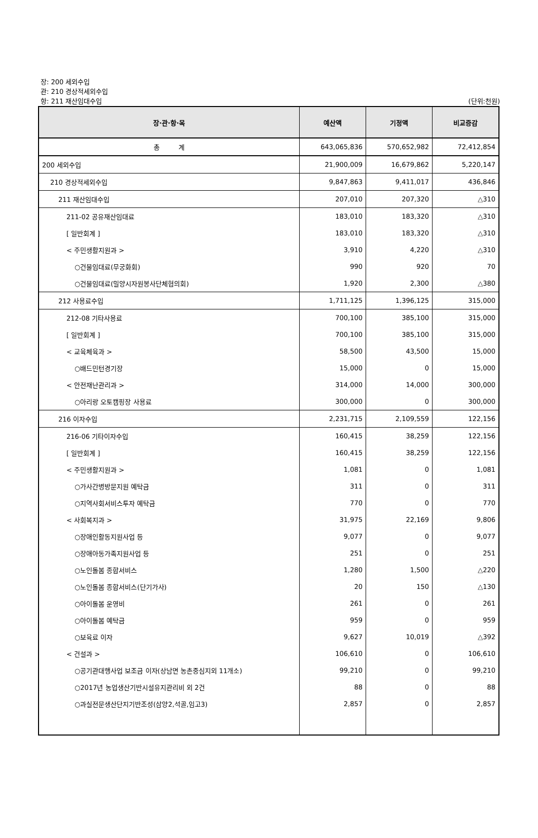장: 200 세외수입
관: 210 경상적세외수입
항: 211 재산임대수입 (단위:천원)
| 장·관·항·목 | 예산액 | 기정액 | 비교증감 |
| --- | --- | --- | --- |
| 총 계 | 643,065,836 | 570,652,982 | 72,412,854 |
| 200 세외수입 | 21,900,009 | 16,679,862 | 5,220,147 |
| 210 경상적세외수입 | 9,847,863 | 9,411,017 | 436,846 |
| 211 재산임대수입 | 207,010 | 207,320 | △310 |
| 211-02 공유재산임대료 | 183,010 | 183,320 | △310 |
| [ 일반회계 ] | 183,010 | 183,320 | △310 |
| < 주민생활지원과 > | 3,910 | 4,220 | △310 |
| ○건물임대료(무궁화회) | 990 | 920 | 70 |
| ○건물임대료(밀양시자원봉사단체협의회) | 1,920 | 2,300 | △380 |
| 212 사용료수입 | 1,711,125 | 1,396,125 | 315,000 |
| 212-08 기타사용료 | 700,100 | 385,100 | 315,000 |
| [ 일반회계 ] | 700,100 | 385,100 | 315,000 |
| < 교육체육과 > | 58,500 | 43,500 | 15,000 |
| ○배드민턴경기장 | 15,000 | 0 | 15,000 |
| < 안전재난관리과 > | 314,000 | 14,000 | 300,000 |
| ○아리랑 오토캠핑장 사용료 | 300,000 | 0 | 300,000 |
| 216 이자수입 | 2,231,715 | 2,109,559 | 122,156 |
| 216-06 기타이자수입 | 160,415 | 38,259 | 122,156 |
| [ 일반회계 ] | 160,415 | 38,259 | 122,156 |
| < 주민생활지원과 > | 1,081 | 0 | 1,081 |
| ○가사간병방문지원 예탁금 | 311 | 0 | 311 |
| ○지역사회서비스투자 예탁금 | 770 | 0 | 770 |
| < 사회복지과 > | 31,975 | 22,169 | 9,806 |
| ○장애인활동지원사업 등 | 9,077 | 0 | 9,077 |
| ○장애아동가족지원사업 등 | 251 | 0 | 251 |
| ○노인돌봄 종합서비스 | 1,280 | 1,500 | △220 |
| ○노인돌봄 종합서비스(단기가사) | 20 | 150 | △130 |
| ○아이돌봄 운영비 | 261 | 0 | 261 |
| ○아이돌봄 예탁금 | 959 | 0 | 959 |
| ○보육료 이자 | 9,627 | 10,019 | △392 |
| < 건설과 > | 106,610 | 0 | 106,610 |
| ○공기관대행사업 보조금 이자(상남면 농촌중심지외 11개소) | 99,210 | 0 | 99,210 |
| ○2017년 농업생산기반시설유지관리비 외 2건 | 88 | 0 | 88 |
| ○과실전문생산단지기반조성(삼양2,석골,임고3) | 2,857 | 0 | 2,857 |